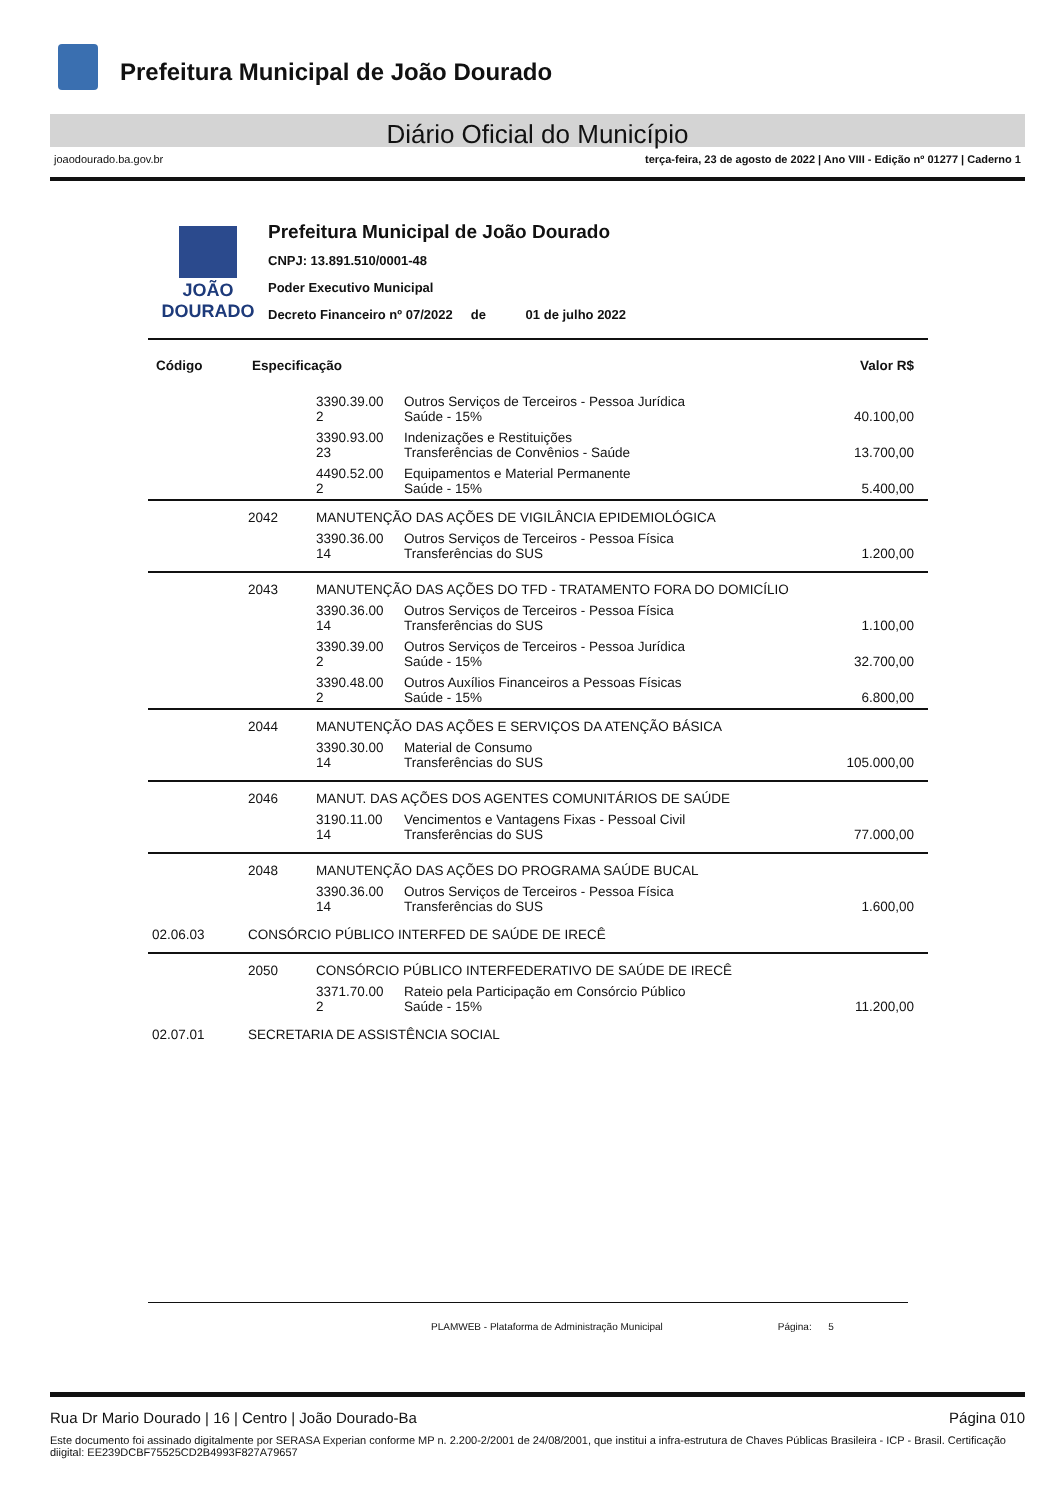Prefeitura Municipal de João Dourado
Diário Oficial do Município
joaodourado.ba.gov.br terça-feira, 23 de agosto de 2022 | Ano VIII - Edição nº 01277 | Caderno 1
JOÃO DOURADO
Prefeitura Municipal de João Dourado
CNPJ: 13.891.510/0001-48
Poder Executivo Municipal
Decreto Financeiro nº 07/2022 de 01 de julho 2022
| Código | Especificação | | | Valor R$ |
| --- | --- | --- | --- | --- |
| | | 3390.39.00 2 | Outros Serviços de Terceiros - Pessoa Jurídica Saúde - 15% | 40.100,00 |
| | | 3390.93.00 23 | Indenizações e Restituições Transferências de Convênios - Saúde | 13.700,00 |
| | | 4490.52.00 2 | Equipamentos e Material Permanente Saúde - 15% | 5.400,00 |
| | 2042 | MANUTENÇÃO DAS AÇÕES DE VIGILÂNCIA EPIDEMIOLÓGICA | | |
| | | 3390.36.00 14 | Outros Serviços de Terceiros - Pessoa Física Transferências do SUS | 1.200,00 |
| | 2043 | MANUTENÇÃO DAS AÇÕES DO TFD - TRATAMENTO FORA DO DOMICÍLIO | | |
| | | 3390.36.00 14 | Outros Serviços de Terceiros - Pessoa Física Transferências do SUS | 1.100,00 |
| | | 3390.39.00 2 | Outros Serviços de Terceiros - Pessoa Jurídica Saúde - 15% | 32.700,00 |
| | | 3390.48.00 2 | Outros Auxílios Financeiros a Pessoas Físicas Saúde - 15% | 6.800,00 |
| | 2044 | MANUTENÇÃO DAS AÇÕES E SERVIÇOS DA ATENÇÃO BÁSICA | | |
| | | 3390.30.00 14 | Material de Consumo Transferências do SUS | 105.000,00 |
| | 2046 | MANUT. DAS AÇÕES DOS AGENTES COMUNITÁRIOS DE SAÚDE | | |
| | | 3190.11.00 14 | Vencimentos e Vantagens Fixas - Pessoal Civil Transferências do SUS | 77.000,00 |
| | 2048 | MANUTENÇÃO DAS AÇÕES DO PROGRAMA SAÚDE BUCAL | | |
| | | 3390.36.00 14 | Outros Serviços de Terceiros - Pessoa Física Transferências do SUS | 1.600,00 |
| 02.06.03 | CONSÓRCIO PÚBLICO INTERFED DE SAÚDE DE IRECÊ | | | |
| | 2050 | CONSÓRCIO PÚBLICO INTERFEDERATIVO DE SAÚDE DE IRECÊ | | |
| | | 3371.70.00 2 | Rateio pela Participação em Consórcio Público Saúde - 15% | 11.200,00 |
| 02.07.01 | SECRETARIA DE ASSISTÊNCIA SOCIAL | | | |
PLAMWEB - Plataforma de Administração Municipal Página: 5
Rua Dr Mario Dourado | 16 | Centro | João Dourado-Ba Página 010
Este documento foi assinado digitalmente por SERASA Experian conforme MP n. 2.200-2/2001 de 24/08/2001, que institui a infra-estrutura de Chaves Públicas Brasileira - ICP - Brasil. Certificação diigital: EE239DCBF75525CD2B4993F827A79657